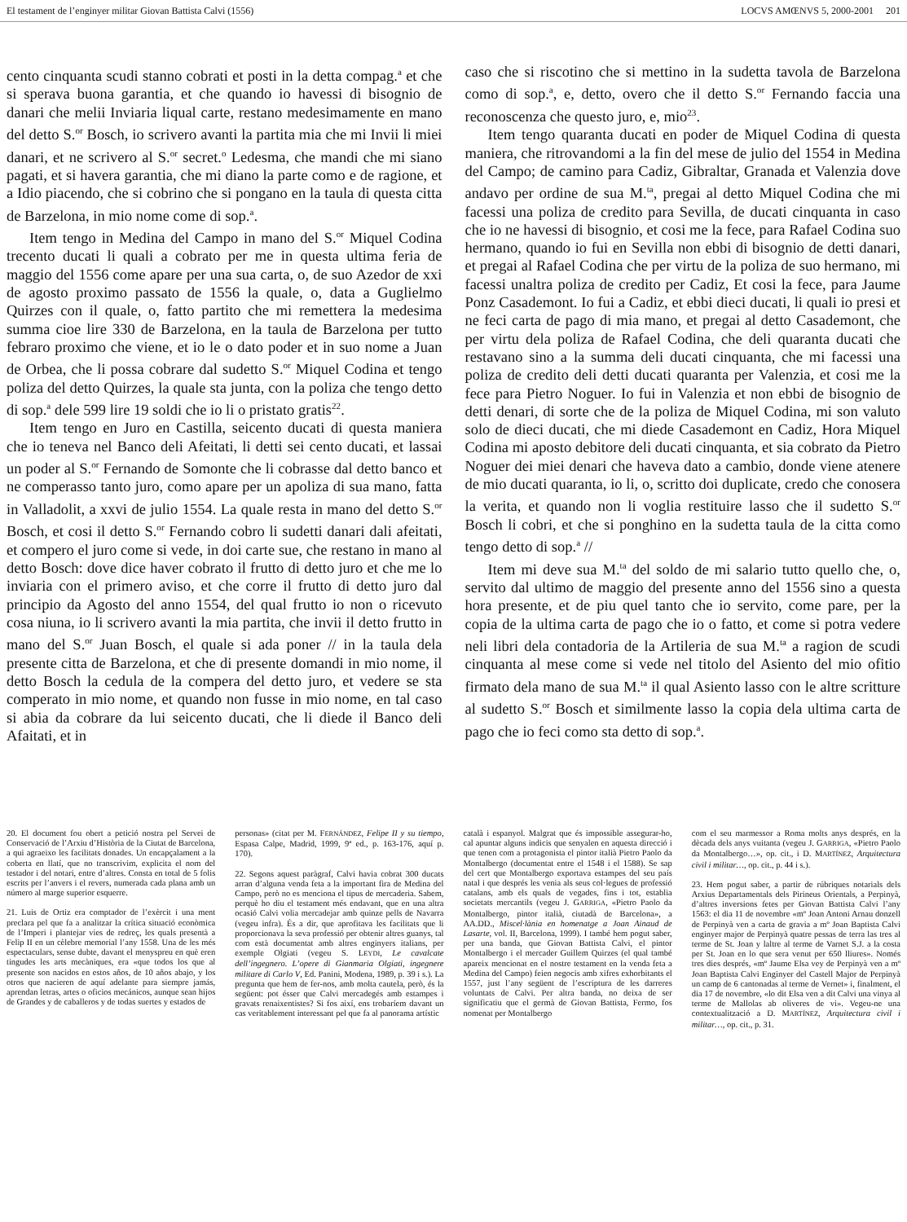El testament de l’enginyer militar Giovan Battista Calvi (1556) LOCVS AMŒNVS 5, 2000-2001 201
cento cinquanta scudi stanno cobrati et posti in la detta compag.<sup>a</sup> et che si sperava buona garantia, et che quando io havessi di bisognio de danari che melii Inviaria liqual carte, restano medesimamente en mano del detto S.<sup>or</sup> Bosch, io scrivero avanti la partita mia che mi Invii li miei danari, et ne scrivero al S.<sup>or</sup> secret.<sup>o</sup> Ledesma, che mandi che mi siano pagati, et si havera garantia, che mi diano la parte como e de ragione, et a Idio piacendo, che si cobrino che si pongano en la taula di questa citta de Barzelona, in mio nome come di sop.<sup>a</sup>.
Item tengo in Medina del Campo in mano del S.<sup>or</sup> Miquel Codina trecento ducati li quali a cobrato per me in questa ultima feria de maggio del 1556 come apare per una sua carta, o, de suo Azedor de xxi de agosto proximo passato de 1556 la quale, o, data a Guglielmo Quirzes con il quale, o, fatto partito che mi remettera la medesima summa cioe lire 330 de Barzelona, en la taula de Barzelona per tutto febraro proximo che viene, et io le o dato poder et in suo nome a Juan de Orbea, che li possa cobrare dal sudetto S.<sup>or</sup> Miquel Codina et tengo poliza del detto Quirzes, la quale sta junta, con la poliza che tengo detto di sop.<sup>a</sup> dele 599 lire 19 soldi che io li o pristato gratis<sup>22</sup>.
Item tengo en Juro en Castilla, seicento ducati di questa maniera che io teneva nel Banco deli Afeitati, li detti sei cento ducati, et lassai un poder al S.<sup>or</sup> Fernando de Somonte che li cobrasse dal detto banco et ne comperasso tanto juro, como apare per un apoliza di sua mano, fatta in Valladolit, a xxvi de julio 1554. La quale resta in mano del detto S.<sup>or</sup> Bosch, et cosi il detto S.<sup>or</sup> Fernando cobro li sudetti danari dali afeitati, et compero el juro come si vede, in doi carte sue, che restano in mano al detto Bosch: dove dice haver cobrato il frutto di detto juro et che me lo inviaria con el primero aviso, et che corre il frutto di detto juro dal principio da Agosto del anno 1554, del qual frutto io non o ricevuto cosa niuna, io li scrivero avanti la mia partita, che invii il detto frutto in mano del S.<sup>or</sup> Juan Bosch, el quale si ada poner // in la taula dela presente citta de Barzelona, et che di presente domandi in mio nome, il detto Bosch la cedula de la compera del detto juro, et vedere se sta comperato in mio nome, et quando non fusse in mio nome, en tal caso si abia da cobrare da lui seicento ducati, che li diede il Banco deli Afaitati, et in
caso che si riscotino che si mettino in la sudetta tavola de Barzelona como di sop.<sup>a</sup>, e, detto, overo che il detto S.<sup>or</sup> Fernando faccia una reconoscenza che questo juro, e, mio<sup>23</sup>.
Item tengo quaranta ducati en poder de Miquel Codina di questa maniera, che ritrovandomi a la fin del mese de julio del 1554 in Medina del Campo; de camino para Cadiz, Gibraltar, Granada et Valenzia dove andavo per ordine de sua M.<sup>ta</sup>, pregai al detto Miquel Codina che mi facessi una poliza de credito para Sevilla, de ducati cinquanta in caso che io ne havessi di bisognio, et cosi me la fece, para Rafael Codina suo hermano, quando io fui en Sevilla non ebbi di bisognio de detti danari, et pregai al Rafael Codina che per virtu de la poliza de suo hermano, mi facessi unaltra poliza de credito per Cadiz, Et cosi la fece, para Jaume Ponz Casademont. Io fui a Cadiz, et ebbi dieci ducati, li quali io presi et ne feci carta de pago di mia mano, et pregai al detto Casademont, che per virtu dela poliza de Rafael Codina, che deli quaranta ducati che restavano sino a la summa deli ducati cinquanta, che mi facessi una poliza de credito deli detti ducati quaranta per Valenzia, et cosi me la fece para Pietro Noguer. Io fui in Valenzia et non ebbi de bisognio de detti denari, di sorte che de la poliza de Miquel Codina, mi son valuto solo de dieci ducati, che mi diede Casademont en Cadiz, Hora Miquel Codina mi aposto debitore deli ducati cinquanta, et sia cobrato da Pietro Noguer dei miei denari che haveva dato a cambio, donde viene atenere de mio ducati quaranta, io li, o, scritto doi duplicate, credo che conosera la verita, et quando non li voglia restituire lasso che il sudetto S.<sup>or</sup> Bosch li cobri, et che si ponghino en la sudetta taula de la citta como tengo detto di sop.<sup>a</sup> //
Item mi deve sua M.<sup>ta</sup> del soldo de mi salario tutto quello che, o, servito dal ultimo de maggio del presente anno del 1556 sino a questa hora presente, et de piu quel tanto che io servito, come pare, per la copia de la ultima carta de pago che io o fatto, et come si potra vedere neli libri dela contadoria de la Artileria de sua M.<sup>ta</sup> a ragion de scudi cinquanta al mese come si vede nel titolo del Asiento del mio ofitio firmato dela mano de sua M.<sup>ta</sup> il qual Asiento lasso con le altre scritture al sudetto S.<sup>or</sup> Bosch et similmente lasso la copia dela ultima carta de pago che io feci como sta detto di sop.<sup>a</sup>.
20. El document fou obert a petició nostra pel Servei de Conservació de l’Arxiu d’Història de la Ciutat de Barcelona, a qui agraeixo les facilitats donades. Un encapçalament a la coberta en llatí, que no transcrivim, explicita el nom del testador i del notari, entre d’altres. Consta en total de 5 folis escrits per l’anvers i el revers, numerada cada plana amb un número al marge superior esquerre.
21. Luis de Ortiz era comptador de l’exèrcit i una ment preclara pel que fa a analitzar la crítica situació econòmica de l’Imperi i plantejar vies de redreç, les quals presentà a Felip II en un cèlebre memorial l’any 1558. Una de les més espectaculars, sense dubte, davant el menyspreu en què eren tingudes les arts mecàniques, era «que todos los que al presente son nacidos en estos años, de 10 años abajo, y los otros que nacieren de aquí adelante para siempre jamás, aprendan letras, artes o oficios mecánicos, aunque sean hijos de Grandes y de caballeros y de todas suertes y estados de
personas» (citat per M. FERNÁNDEZ, Felipe II y su tiempo, Espasa Calpe, Madrid, 1999, 9ª ed., p. 163-176, aquí p. 170).
22. Segons aquest paràgraf, Calvi havia cobrat 300 ducats arran d’alguna venda feta a la important fira de Medina del Campo, però no es menciona el tipus de mercaderia. Sabem, perquè ho diu el testament més endavant, que en una altra ocasió Calvi volia mercadejar amb quinze pells de Navarra (vegeu infra). És a dir, que aprofitava les facilitats que li proporcionava la seva professió per obtenir altres guanys, tal com està documentat amb altres enginyers italians, per exemple Olgiati (vegeu S. LEYDI, Le cavalcate dell’ingegnero. L’opere di Gianmaria Olgiati, ingegnere militare di Carlo V, Ed. Panini, Modena, 1989, p. 39 i s.). La pregunta que hem de fer-nos, amb molta cautela, però, és la següent: pot ésser que Calvi mercadegés amb estampes i gravats renaixentistes? Si fos així, ens trobaríem davant un cas veritablement interessant pel que fa al panorama artístic
català i espanyol. Malgrat que és impossible assegurar-ho, cal apuntar alguns indicis que senyalen en aquesta direcció i que tenen com a protagonista el pintor italià Pietro Paolo da Montalbergo (documentat entre el 1548 i el 1588). Se sap del cert que Montalbergo exportava estampes del seu país natal i que després les venia als seus col·legues de professió catalans, amb els quals de vegades, fins i tot, establia societats mercantils (vegeu J. GARRIGA, «Pietro Paolo da Montalbergo, pintor italià, ciutadà de Barcelona», a AA.DD., Miscel·lània en homenatge a Joan Ainaud de Lasarte, vol. II, Barcelona, 1999). I també hem pogut saber, per una banda, que Giovan Battista Calvi, el pintor Montalbergo i el mercader Guillem Quirzes (el qual també apareix mencionat en el nostre testament en la venda feta a Medina del Campo) feien negocis amb xifres exhorbitants el 1557, just l’any següent de l’escriptura de les darreres voluntats de Calvi. Per altra banda, no deixa de ser significatiu que el germà de Giovan Battista, Fermo, fos nomenat per Montalbergo
com el seu marmessor a Roma molts anys després, en la dècada dels anys vuitanta (vegeu J. GARRIGA, «Pietro Paolo da Montalbergo…», op. cit., i D. MARTÍNEZ, Arquitectura civil i militar…, op. cit., p. 44 i s.).
23. Hem pogut saber, a partir de rúbriques notarials dels Arxius Departamentals dels Pirineus Orientals, a Perpinyà, d’altres inversions fetes per Giovan Battista Calvi l’any 1563: el dia 11 de novembre «mº Joan Antoni Arnau donzell de Perpinyà ven a carta de gravia a mº Joan Baptista Calvi enginyer major de Perpinyà quatre pessas de terra las tres al terme de St. Joan y laltre al terme de Varnet S.J. a la costa per St. Joan en lo que sera venut per 650 lliures». Només tres dies després, «mº Jaume Elsa vey de Perpinyà ven a mº Joan Baptista Calvi Enginyer del Castell Major de Perpinyà un camp de 6 cantonadas al terme de Vernet» i, finalment, el dia 17 de novembre, «lo dit Elsa ven a dit Calvi una vinya al terme de Mallolas ab oliveres de vi». Vegeu-ne una contextualització a D. MARTÍNEZ, Arquitectura civil i militar…, op. cit., p. 31.